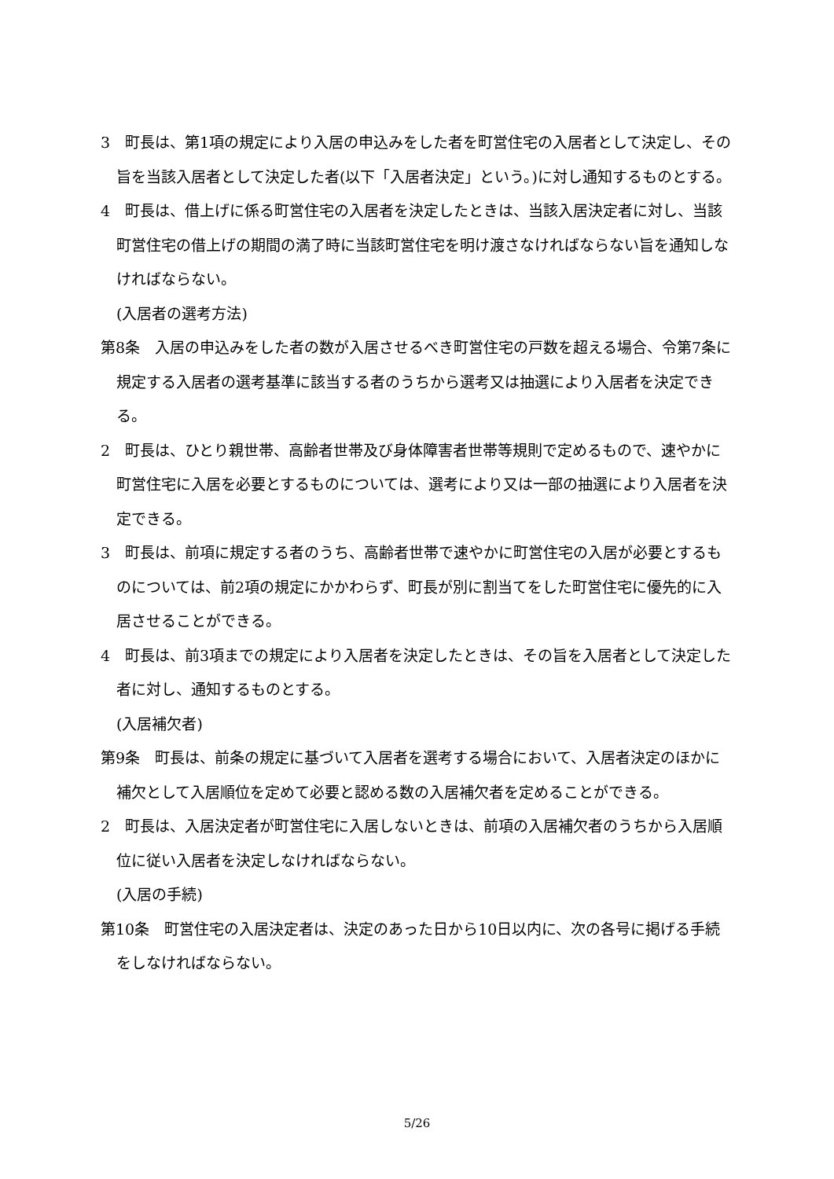3　町長は、第1項の規定により入居の申込みをした者を町営住宅の入居者として決定し、その旨を当該入居者として決定した者(以下「入居者決定」という。)に対し通知するものとする。
4　町長は、借上げに係る町営住宅の入居者を決定したときは、当該入居決定者に対し、当該町営住宅の借上げの期間の満了時に当該町営住宅を明け渡さなければならない旨を通知しなければならない。
(入居者の選考方法)
第8条　入居の申込みをした者の数が入居させるべき町営住宅の戸数を超える場合、令第7条に規定する入居者の選考基準に該当する者のうちから選考又は抽選により入居者を決定できる。
2　町長は、ひとり親世帯、高齢者世帯及び身体障害者世帯等規則で定めるもので、速やかに町営住宅に入居を必要とするものについては、選考により又は一部の抽選により入居者を決定できる。
3　町長は、前項に規定する者のうち、高齢者世帯で速やかに町営住宅の入居が必要とするものについては、前2項の規定にかかわらず、町長が別に割当てをした町営住宅に優先的に入居させることができる。
4　町長は、前3項までの規定により入居者を決定したときは、その旨を入居者として決定した者に対し、通知するものとする。
(入居補欠者)
第9条　町長は、前条の規定に基づいて入居者を選考する場合において、入居者決定のほかに補欠として入居順位を定めて必要と認める数の入居補欠者を定めることができる。
2　町長は、入居決定者が町営住宅に入居しないときは、前項の入居補欠者のうちから入居順位に従い入居者を決定しなければならない。
(入居の手続)
第10条　町営住宅の入居決定者は、決定のあった日から10日以内に、次の各号に掲げる手続をしなければならない。
5/26